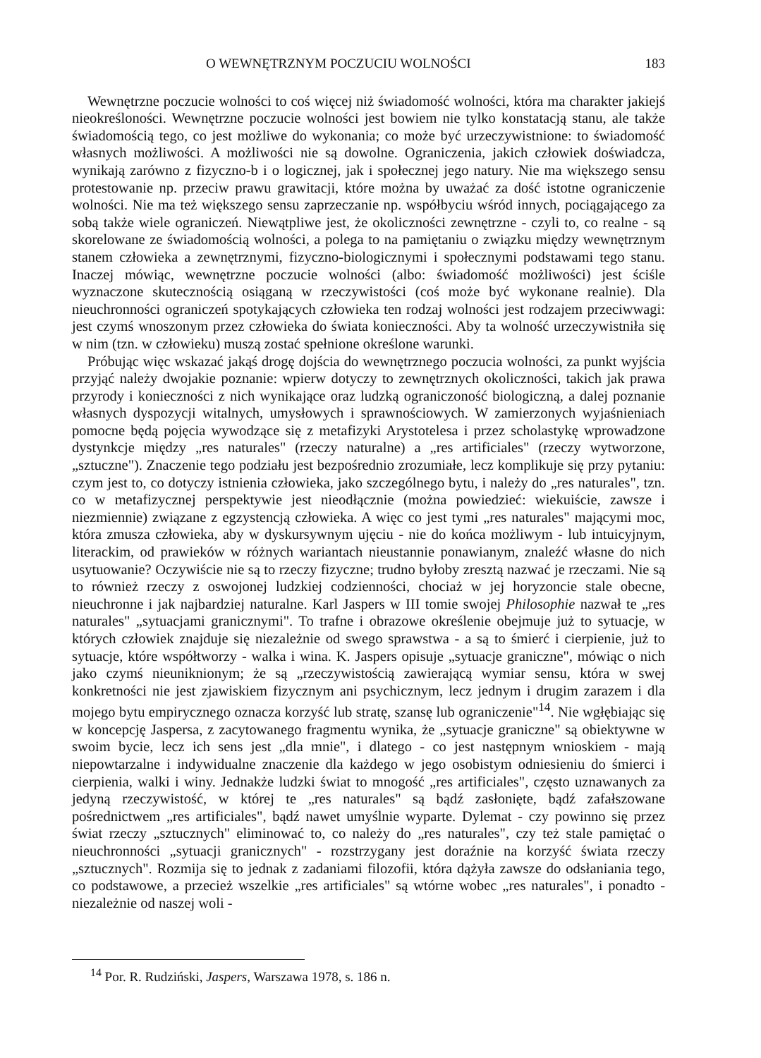O WEWNĘTRZNYM POCZUCIU WOLNOŚCI 183
Wewnętrzne poczucie wolności to coś więcej niż świadomość wolności, która ma charakter jakiejś nieokreśloności. Wewnętrzne poczucie wolności jest bowiem nie tylko konstatacją stanu, ale także świadomością tego, co jest możliwe do wykonania; co może być urzeczywistnione: to świadomość własnych możliwości. A możliwości nie są dowolne. Ograniczenia, jakich człowiek doświadcza, wynikają zarówno z fizyczno-b i o logicznej, jak i społecznej jego natury. Nie ma większego sensu protestowanie np. przeciw prawu grawitacji, które można by uważać za dość istotne ograniczenie wolności. Nie ma też większego sensu zaprzeczanie np. współbyciu wśród innych, pociągającego za sobą także wiele ograniczeń. Niewątpliwe jest, że okoliczności zewnętrzne - czyli to, co realne - są skorelowane ze świadomością wolności, a polega to na pamiętaniu o związku między wewnętrznym stanem człowieka a zewnętrznymi, fizyczno-biologicznymi i społecznymi podstawami tego stanu. Inaczej mówiąc, wewnętrzne poczucie wolności (albo: świadomość możliwości) jest ściśle wyznaczone skutecznością osiąganą w rzeczywistości (coś może być wykonane realnie). Dla nieuchronności ograniczeń spotykających człowieka ten rodzaj wolności jest rodzajem przeciwwagi: jest czymś wnoszonym przez człowieka do świata konieczności. Aby ta wolność urzeczywistniła się w nim (tzn. w człowieku) muszą zostać spełnione określone warunki.
Próbując więc wskazać jakąś drogę dojścia do wewnętrznego poczucia wolności, za punkt wyjścia przyjąć należy dwojakie poznanie: wpierw dotyczy to zewnętrznych okoliczności, takich jak prawa przyrody i konieczności z nich wynikające oraz ludzką ograniczoność biologiczną, a dalej poznanie własnych dyspozycji witalnych, umysłowych i sprawnościowych. W zamierzonych wyjaśnieniach pomocne będą pojęcia wywodzące się z metafizyki Arystotelesa i przez scholastykę wprowadzone dystynkcje między „res naturales" (rzeczy naturalne) a „res artificiales" (rzeczy wytworzone, „sztuczne"). Znaczenie tego podziału jest bezpośrednio zrozumiałe, lecz komplikuje się przy pytaniu: czym jest to, co dotyczy istnienia człowieka, jako szczególnego bytu, i należy do „res naturales", tzn. co w metafizycznej perspektywie jest nieodłącznie (można powiedzieć: wiekuiście, zawsze i niezmiennie) związane z egzystencją człowieka. A więc co jest tymi „res naturales" mającymi moc, która zmusza człowieka, aby w dyskursywnym ujęciu - nie do końca możliwym - lub intuicyjnym, literackim, od prawieków w różnych wariantach nieustannie ponawianym, znaleźć własne do nich usytuowanie? Oczywiście nie są to rzeczy fizyczne; trudno byłoby zresztą nazwać je rzeczami. Nie są to również rzeczy z oswojonej ludzkiej codzienności, chociaż w jej horyzoncie stale obecne, nieuchronne i jak najbardziej naturalne. Karl Jaspers w III tomie swojej Philosophie nazwał te „res naturales" „sytuacjami granicznymi". To trafne i obrazowe określenie obejmuje już to sytuacje, w których człowiek znajduje się niezależnie od swego sprawstwa - a są to śmierć i cierpienie, już to sytuacje, które współtworzy - walka i wina. K. Jaspers opisuje „sytuacje graniczne", mówiąc o nich jako czymś nieuniknionym; że są „rzeczywistością zawierającą wymiar sensu, która w swej konkretności nie jest zjawiskiem fizycznym ani psychicznym, lecz jednym i drugim zarazem i dla mojego bytu empirycznego oznacza korzyść lub stratę, szansę lub ograniczenie"<sup>14</sup>. Nie wgłębiając się w koncepcję Jaspersa, z zacytowanego fragmentu wynika, że „sytuacje graniczne" są obiektywne w swoim bycie, lecz ich sens jest „dla mnie", i dlatego - co jest następnym wnioskiem - mają niepowtarzalne i indywidualne znaczenie dla każdego w jego osobistym odniesieniu do śmierci i cierpienia, walki i winy. Jednakże ludzki świat to mnogość „res artificiales", często uznawanych za jedyną rzeczywistość, w której te „res naturales" są bądź zasłonięte, bądź zafałszowane pośrednictwem „res artificiales", bądź nawet umyślnie wyparte. Dylemat - czy powinno się przez świat rzeczy „sztucznych" eliminować to, co należy do „res naturales", czy też stale pamiętać o nieuchronności „sytuacji granicznych" - rozstrzygany jest doraźnie na korzyść świata rzeczy „sztucznych". Rozmija się to jednak z zadaniami filozofii, która dążyła zawsze do odsłaniania tego, co podstawowe, a przecież wszelkie „res artificiales" są wtórne wobec „res naturales", i ponadto - niezależnie od naszej woli -
<sup>14</sup> Por. R. Rudziński, Jaspers, Warszawa 1978, s. 186 n.